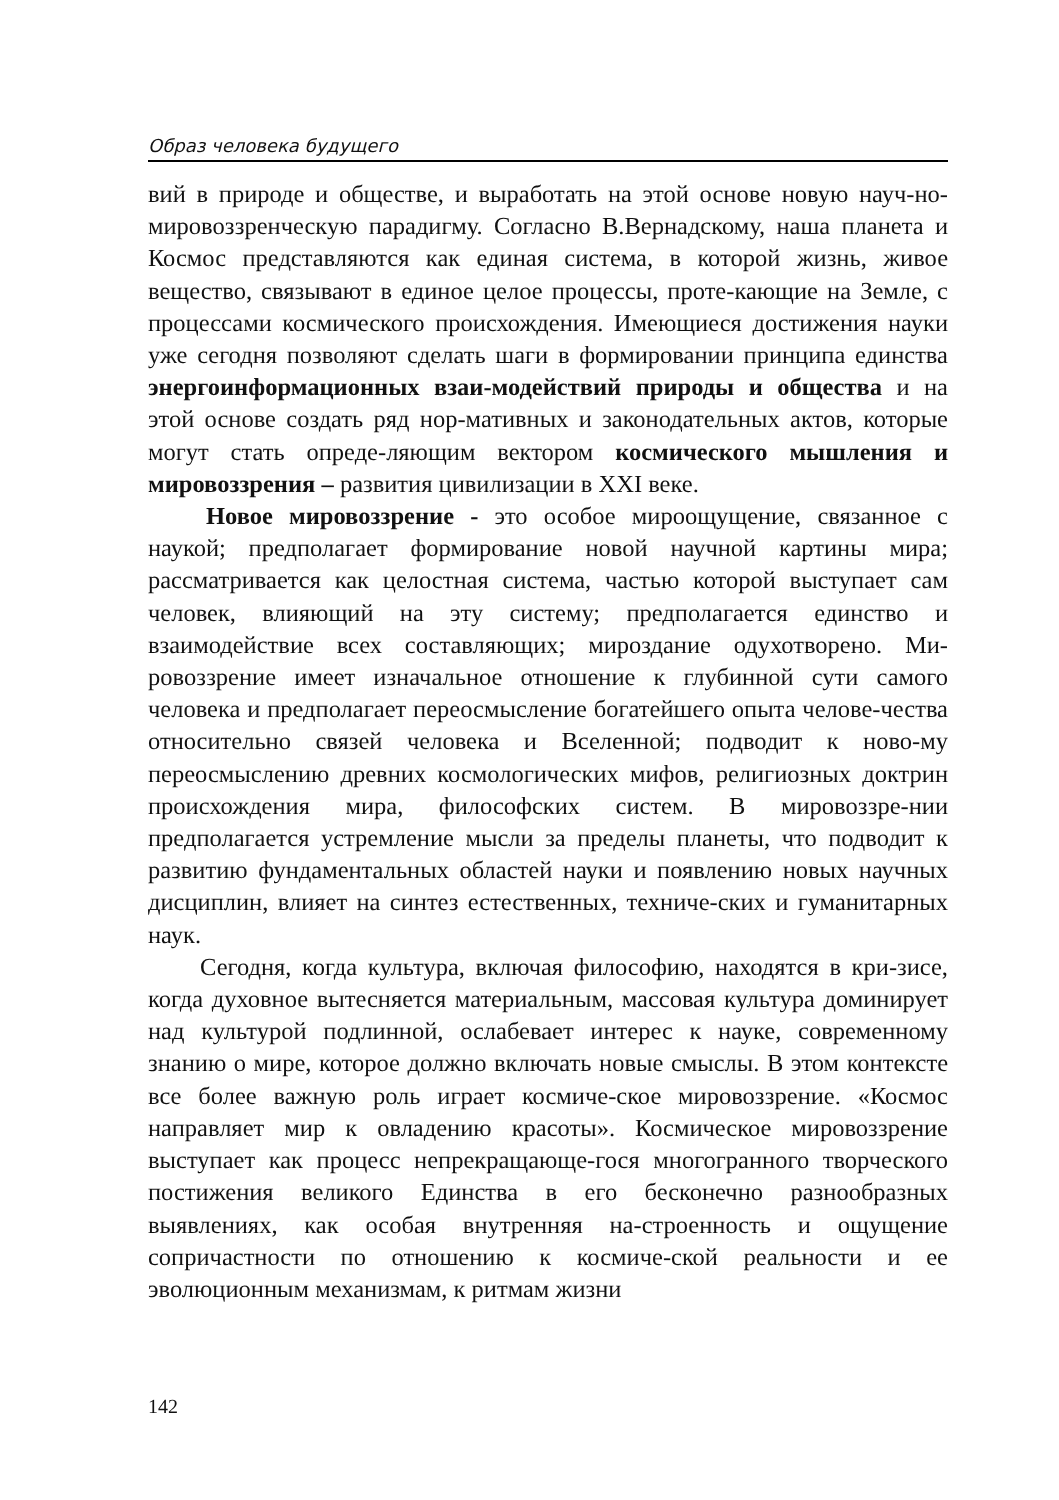Образ человека будущего
вий в природе и обществе, и выработать на этой основе новую науч-но-мировоззренческую парадигму. Согласно В.Вернадскому, наша планета и Космос представляются как единая система, в которой жизнь, живое вещество, связывают в единое целое процессы, проте-кающие на Земле, с процессами космического происхождения. Имеющиеся достижения науки уже сегодня позволяют сделать шаги в формировании принципа единства энергоинформационных взаи-модействий природы и общества и на этой основе создать ряд нор-мативных и законодательных актов, которые могут стать опреде-ляющим вектором космического мышления и мировоззрения – развития цивилизации в XXI веке.
Новое мировоззрение - это особое мироощущение, связанное с наукой; предполагает формирование новой научной картины мира; рассматривается как целостная система, частью которой выступает сам человек, влияющий на эту систему; предполагается единство и взаимодействие всех составляющих; мироздание одухотворено. Ми-ровоззрение имеет изначальное отношение к глубинной сути самого человека и предполагает переосмысление богатейшего опыта челове-чества относительно связей человека и Вселенной; подводит к ново-му переосмыслению древних космологических мифов, религиозных доктрин происхождения мира, философских систем. В мировоззре-нии предполагается устремление мысли за пределы планеты, что подводит к развитию фундаментальных областей науки и появлению новых научных дисциплин, влияет на синтез естественных, техниче-ских и гуманитарных наук.
Сегодня, когда культура, включая философию, находятся в кри-зисе, когда духовное вытесняется материальным, массовая культура доминирует над культурой подлинной, ослабевает интерес к науке, современному знанию о мире, которое должно включать новые смыслы. В этом контексте все более важную роль играет космиче-ское мировоззрение. «Космос направляет мир к овладению красоты». Космическое мировоззрение выступает как процесс непрекращающе-гося многогранного творческого постижения великого Единства в его бесконечно разнообразных выявлениях, как особая внутренняя на-строенность и ощущение сопричастности по отношению к космиче-ской реальности и ее эволюционным механизмам, к ритмам жизни
142